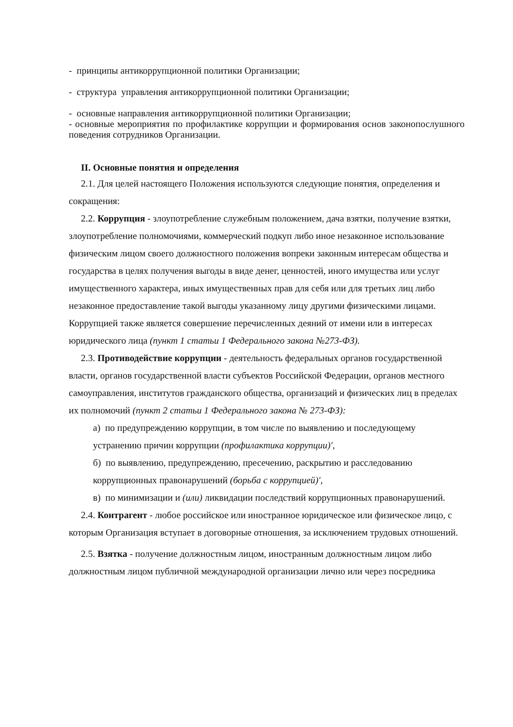- принципы антикоррупционной политики Организации;
- структура управления антикоррупционной политики Организации;
- основные направления антикоррупционной политики Организации;
- основные мероприятия по профилактике коррупции и формирования основ законопослушного поведения сотрудников Организации.
II. Основные понятия и определения
2.1. Для целей настоящего Положения используются следующие понятия, определения и сокращения:
2.2. Коррупция - злоупотребление служебным положением, дача взятки, получение взятки, злоупотребление полномочиями, коммерческий подкуп либо иное незаконное использование физическим лицом своего должностного положения вопреки законным интересам общества и государства в целях получения выгоды в виде денег, ценностей, иного имущества или услуг имущественного характера, иных имущественных прав для себя или для третьих лиц либо незаконное предоставление такой выгоды указанному лицу другими физическими лицами. Коррупцией также является совершение перечисленных деяний от имени или в интересах юридического лица (пункт 1 статьи 1 Федерального закона №273-ФЗ).
2.3. Противодействие коррупции - деятельность федеральных органов государственной власти, органов государственной власти субъектов Российской Федерации, органов местного самоуправления, институтов гражданского общества, организаций и физических лиц в пределах их полномочий (пункт 2 статьи 1 Федерального закона № 273-ФЗ):
а) по предупреждению коррупции, в том числе по выявлению и последующему устранению причин коррупции (профилактика коррупции)',
б) по выявлению, предупреждению, пресечению, раскрытию и расследованию коррупционных правонарушений (борьба с коррупцией)',
в) по минимизации и (или) ликвидации последствий коррупционных правонарушений.
2.4. Контрагент - любое российское или иностранное юридическое или физическое лицо, с которым Организация вступает в договорные отношения, за исключением трудовых отношений.
2.5. Взятка - получение должностным лицом, иностранным должностным лицом либо должностным лицом публичной международной организации лично или через посредника